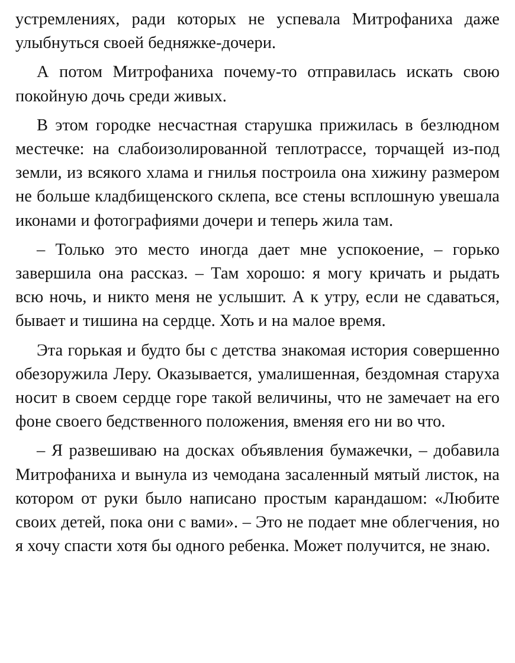устремлениях, ради которых не успевала Митрофаниха даже улыбнуться своей бедняжке-дочери.
А потом Митрофаниха почему-то отправилась искать свою покойную дочь среди живых.
В этом городке несчастная старушка прижилась в безлюдном местечке: на слабоизолированной теплотрассе, торчащей из-под земли, из всякого хлама и гнилья построила она хижину размером не больше кладбищенского склепа, все стены всплошную увешала иконами и фотографиями дочери и теперь жила там.
– Только это место иногда дает мне успокоение, – горько завершила она рассказ. – Там хорошо: я могу кричать и рыдать всю ночь, и никто меня не услышит. А к утру, если не сдаваться, бывает и тишина на сердце. Хоть и на малое время.
Эта горькая и будто бы с детства знакомая история совершенно обезоружила Леру. Оказывается, умалишенная, бездомная старуха носит в своем сердце горе такой величины, что не замечает на его фоне своего бедственного положения, вменяя его ни во что.
– Я развешиваю на досках объявления бумажечки, – добавила Митрофаниха и вынула из чемодана засаленный мятый листок, на котором от руки было написано простым карандашом: «Любите своих детей, пока они с вами». – Это не подает мне облегчения, но я хочу спасти хотя бы одного ребенка. Может получится, не знаю.